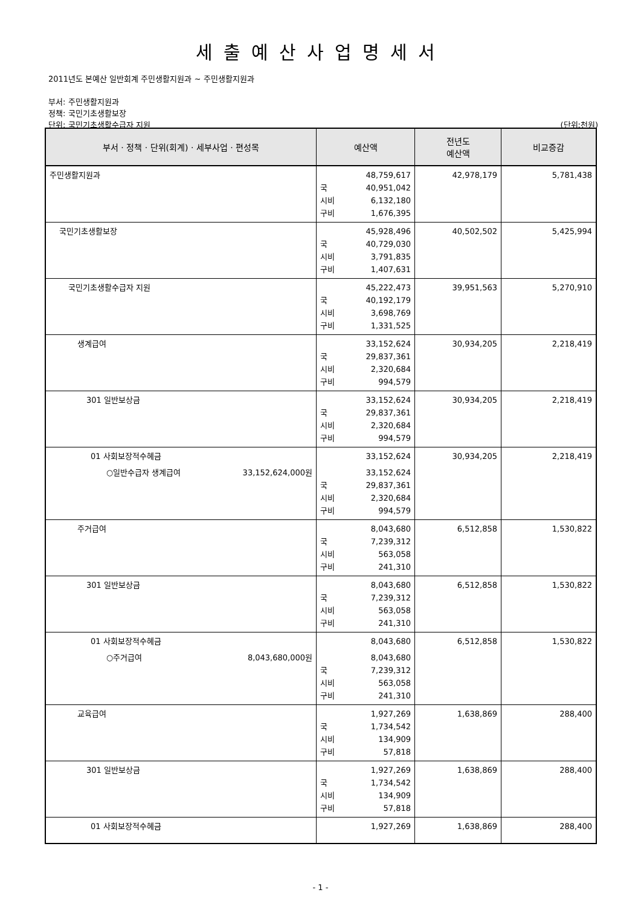세출예산사업명세서
2011년도 본예산 일반회계 주민생활지원과 ~ 주민생활지원과
부서: 주민생활지원과
정책: 국민기초생활보장
단위: 국민기초생활수급자 지원 (단위:천원)
| 부서 · 정책 · 단위(회계) · 세부사업 · 편성목 | 예산액 | 전년도 예산액 | 비교증감 |
| --- | --- | --- | --- |
| 주민생활지원과 | 48,759,617 국 40,951,042 시비 6,132,180 구비 1,676,395 | 42,978,179 | 5,781,438 |
| 국민기초생활보장 | 45,928,496 국 40,729,030 시비 3,791,835 구비 1,407,631 | 40,502,502 | 5,425,994 |
| 국민기초생활수급자 지원 | 45,222,473 국 40,192,179 시비 3,698,769 구비 1,331,525 | 39,951,563 | 5,270,910 |
| 생계급여 | 33,152,624 국 29,837,361 시비 2,320,684 구비 994,579 | 30,934,205 | 2,218,419 |
| 301 일반보상금 | 33,152,624 국 29,837,361 시비 2,320,684 구비 994,579 | 30,934,205 | 2,218,419 |
| 01 사회보장적수혜금 ○일반수급자 생계급여 33,152,624,000원 | 33,152,624 33,152,624 국 29,837,361 시비 2,320,684 구비 994,579 | 30,934,205 | 2,218,419 |
| 주거급여 | 8,043,680 국 7,239,312 시비 563,058 구비 241,310 | 6,512,858 | 1,530,822 |
| 301 일반보상금 | 8,043,680 국 7,239,312 시비 563,058 구비 241,310 | 6,512,858 | 1,530,822 |
| 01 사회보장적수혜금 ○주거급여 8,043,680,000원 | 8,043,680 8,043,680 국 7,239,312 시비 563,058 구비 241,310 | 6,512,858 | 1,530,822 |
| 교육급여 | 1,927,269 국 1,734,542 시비 134,909 구비 57,818 | 1,638,869 | 288,400 |
| 301 일반보상금 | 1,927,269 국 1,734,542 시비 134,909 구비 57,818 | 1,638,869 | 288,400 |
| 01 사회보장적수혜금 | 1,927,269 | 1,638,869 | 288,400 |
- 1 -